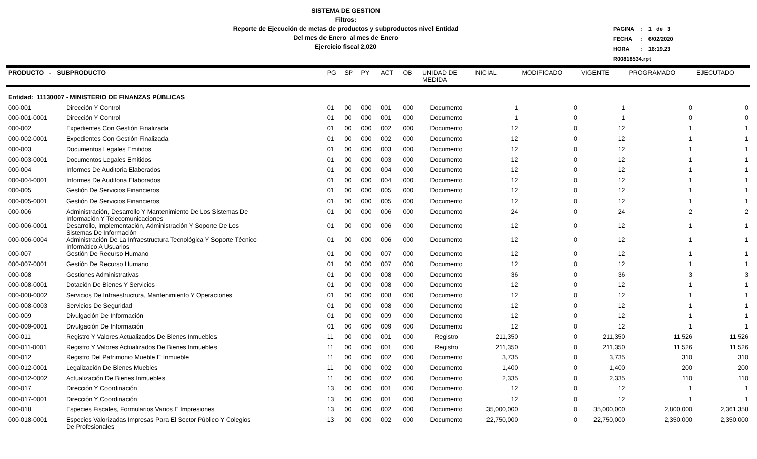SISTEMA DE GESTION
Filtros:
Reporte de Ejecución de metas de productos y subproductos nivel Entidad
Del mes de Enero al mes de Enero
Ejercicio fiscal 2,020
| PAGINA | : | 1 de 3 |
| FECHA | : | 6/02/2020 |
| HORA | : | 16:19.23 |
| R00818534.rpt | | |
| PRODUCTO - SUBPRODUCTO | | PG | SP | PY | ACT | OB | UNIDAD DE MEDIDA | INICIAL | MODIFICADO | VIGENTE | PROGRAMADO | EJECUTADO |
| --- | --- | --- | --- | --- | --- | --- | --- | --- | --- | --- | --- | --- |
| Entidad: 11130007 - MINISTERIO DE FINANZAS PÚBLICAS | | | | | | | | | | | | |
| 000-001 | Dirección Y Control | 01 | 00 | 000 | 001 | 000 | Documento | 1 | 0 | 1 | 0 | 0 |
| 000-001-0001 | Dirección Y Control | 01 | 00 | 000 | 001 | 000 | Documento | 1 | 0 | 1 | 0 | 0 |
| 000-002 | Expedientes Con Gestión Finalizada | 01 | 00 | 000 | 002 | 000 | Documento | 12 | 0 | 12 | 1 | 1 |
| 000-002-0001 | Expedientes Con Gestión Finalizada | 01 | 00 | 000 | 002 | 000 | Documento | 12 | 0 | 12 | 1 | 1 |
| 000-003 | Documentos Legales Emitidos | 01 | 00 | 000 | 003 | 000 | Documento | 12 | 0 | 12 | 1 | 1 |
| 000-003-0001 | Documentos Legales Emitidos | 01 | 00 | 000 | 003 | 000 | Documento | 12 | 0 | 12 | 1 | 1 |
| 000-004 | Informes De Auditoria Elaborados | 01 | 00 | 000 | 004 | 000 | Documento | 12 | 0 | 12 | 1 | 1 |
| 000-004-0001 | Informes De Auditoria Elaborados | 01 | 00 | 000 | 004 | 000 | Documento | 12 | 0 | 12 | 1 | 1 |
| 000-005 | Gestión De Servicios Financieros | 01 | 00 | 000 | 005 | 000 | Documento | 12 | 0 | 12 | 1 | 1 |
| 000-005-0001 | Gestión De Servicios Financieros | 01 | 00 | 000 | 005 | 000 | Documento | 12 | 0 | 12 | 1 | 1 |
| 000-006 | Administración, Desarrollo Y Mantenimiento De Los Sistemas De Información Y Telecomunicaciones | 01 | 00 | 000 | 006 | 000 | Documento | 24 | 0 | 24 | 2 | 2 |
| 000-006-0001 | Desarrollo, Implementación, Administración Y Soporte De Los Sistemas De Información | 01 | 00 | 000 | 006 | 000 | Documento | 12 | 0 | 12 | 1 | 1 |
| 000-006-0004 | Administración De La Infraestructura Tecnológica Y Soporte Técnico Informático A Usuarios | 01 | 00 | 000 | 006 | 000 | Documento | 12 | 0 | 12 | 1 | 1 |
| 000-007 | Gestión De Recurso Humano | 01 | 00 | 000 | 007 | 000 | Documento | 12 | 0 | 12 | 1 | 1 |
| 000-007-0001 | Gestión De Recurso Humano | 01 | 00 | 000 | 007 | 000 | Documento | 12 | 0 | 12 | 1 | 1 |
| 000-008 | Gestiones Administrativas | 01 | 00 | 000 | 008 | 000 | Documento | 36 | 0 | 36 | 3 | 3 |
| 000-008-0001 | Dotación De Bienes Y Servicios | 01 | 00 | 000 | 008 | 000 | Documento | 12 | 0 | 12 | 1 | 1 |
| 000-008-0002 | Servicios De Infraestructura, Mantenimiento Y Operaciones | 01 | 00 | 000 | 008 | 000 | Documento | 12 | 0 | 12 | 1 | 1 |
| 000-008-0003 | Servicios De Seguridad | 01 | 00 | 000 | 008 | 000 | Documento | 12 | 0 | 12 | 1 | 1 |
| 000-009 | Divulgación De Información | 01 | 00 | 000 | 009 | 000 | Documento | 12 | 0 | 12 | 1 | 1 |
| 000-009-0001 | Divulgación De Información | 01 | 00 | 000 | 009 | 000 | Documento | 12 | 0 | 12 | 1 | 1 |
| 000-011 | Registro Y Valores Actualizados De Bienes Inmuebles | 11 | 00 | 000 | 001 | 000 | Registro | 211,350 | 0 | 211,350 | 11,526 | 11,526 |
| 000-011-0001 | Registro Y Valores Actualizados De Bienes Inmuebles | 11 | 00 | 000 | 001 | 000 | Registro | 211,350 | 0 | 211,350 | 11,526 | 11,526 |
| 000-012 | Registro Del Patrimonio Mueble E Inmueble | 11 | 00 | 000 | 002 | 000 | Documento | 3,735 | 0 | 3,735 | 310 | 310 |
| 000-012-0001 | Legalización De Bienes Muebles | 11 | 00 | 000 | 002 | 000 | Documento | 1,400 | 0 | 1,400 | 200 | 200 |
| 000-012-0002 | Actualización De Bienes Inmuebles | 11 | 00 | 000 | 002 | 000 | Documento | 2,335 | 0 | 2,335 | 110 | 110 |
| 000-017 | Dirección Y Coordinación | 13 | 00 | 000 | 001 | 000 | Documento | 12 | 0 | 12 | 1 | 1 |
| 000-017-0001 | Dirección Y Coordinación | 13 | 00 | 000 | 001 | 000 | Documento | 12 | 0 | 12 | 1 | 1 |
| 000-018 | Especies Fiscales, Formularios Varios E Impresiones | 13 | 00 | 000 | 002 | 000 | Documento | 35,000,000 | 0 | 35,000,000 | 2,800,000 | 2,361,358 |
| 000-018-0001 | Especies Valorizadas Impresas Para El Sector Público Y Colegios De Profesionales | 13 | 00 | 000 | 002 | 000 | Documento | 22,750,000 | 0 | 22,750,000 | 2,350,000 | 2,350,000 |